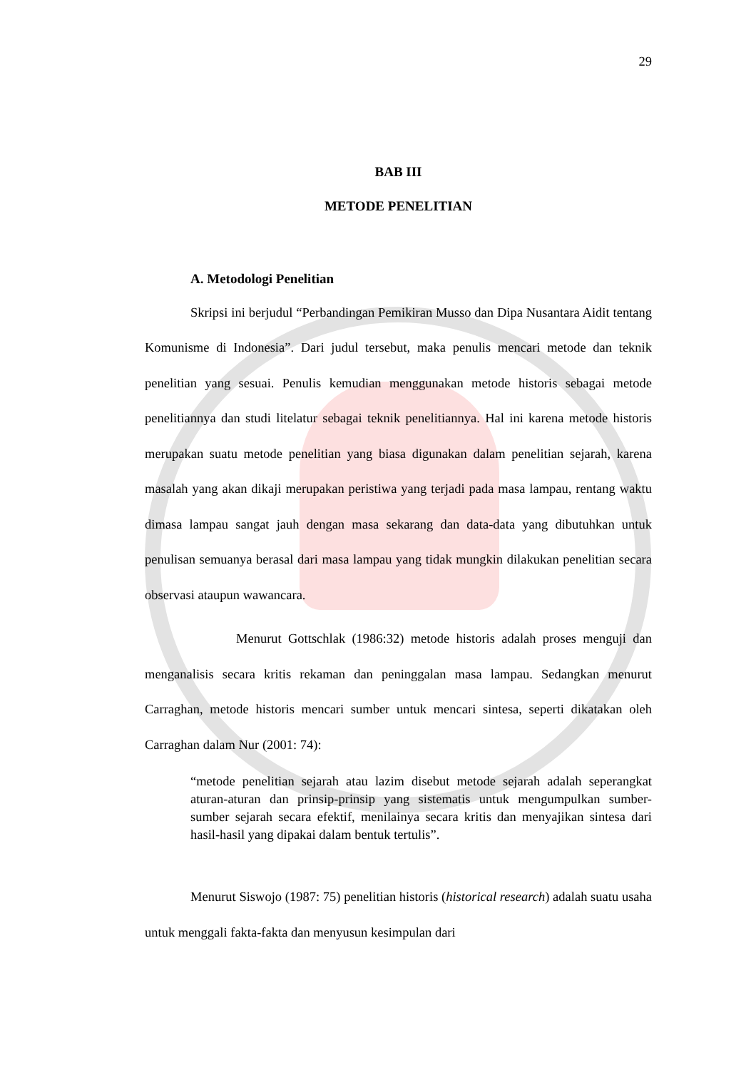29
BAB III
METODE PENELITIAN
A. Metodologi Penelitian
Skripsi ini berjudul “Perbandingan Pemikiran Musso dan Dipa Nusantara Aidit tentang Komunisme di Indonesia”. Dari judul tersebut, maka penulis mencari metode dan teknik penelitian yang sesuai. Penulis kemudian menggunakan metode historis sebagai metode penelitiannya dan studi litelatur sebagai teknik penelitiannya. Hal ini karena metode historis merupakan suatu metode penelitian yang biasa digunakan dalam penelitian sejarah, karena masalah yang akan dikaji merupakan peristiwa yang terjadi pada masa lampau, rentang waktu dimasa lampau sangat jauh dengan masa sekarang dan data-data yang dibutuhkan untuk penulisan semuanya berasal dari masa lampau yang tidak mungkin dilakukan penelitian secara observasi ataupun wawancara.
Menurut Gottschlak (1986:32) metode historis adalah proses menguji dan menganalisis secara kritis rekaman dan peninggalan masa lampau. Sedangkan menurut Carraghan, metode historis mencari sumber untuk mencari sintesa, seperti dikatakan oleh Carraghan dalam Nur (2001: 74):
“metode penelitian sejarah atau lazim disebut metode sejarah adalah seperangkat aturan-aturan dan prinsip-prinsip yang sistematis untuk mengumpulkan sumber-sumber sejarah secara efektif, menilainya secara kritis dan menyajikan sintesa dari hasil-hasil yang dipakai dalam bentuk tertulis”.
Menurut Siswojo (1987: 75) penelitian historis (historical research) adalah suatu usaha untuk menggali fakta-fakta dan menyusun kesimpulan dari